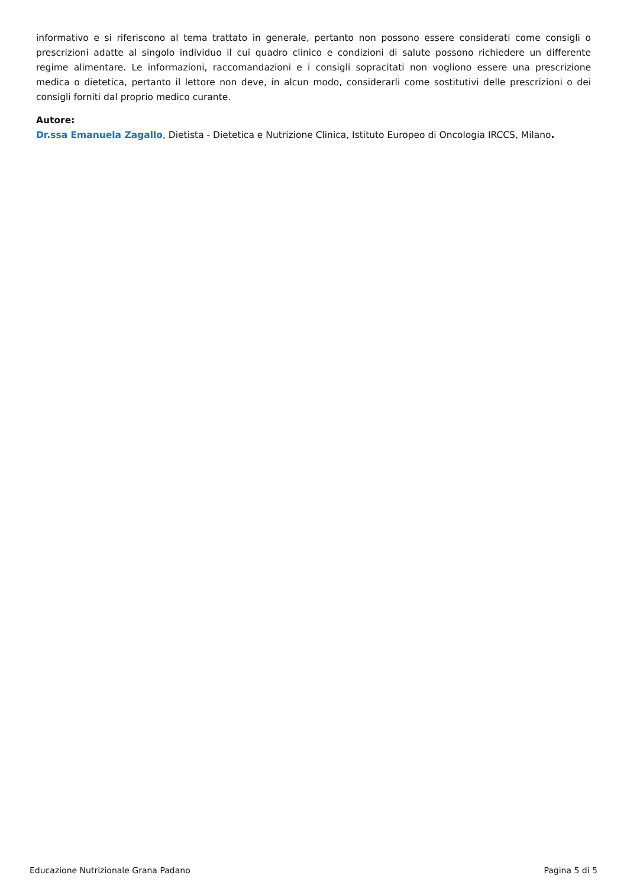informativo e si riferiscono al tema trattato in generale, pertanto non possono essere considerati come consigli o prescrizioni adatte al singolo individuo il cui quadro clinico e condizioni di salute possono richiedere un differente regime alimentare. Le informazioni, raccomandazioni e i consigli sopracitati non vogliono essere una prescrizione medica o dietetica, pertanto il lettore non deve, in alcun modo, considerarli come sostitutivi delle prescrizioni o dei consigli forniti dal proprio medico curante.
Autore:
Dr.ssa Emanuela Zagallo, Dietista - Dietetica e Nutrizione Clinica, Istituto Europeo di Oncologia IRCCS, Milano.
Educazione Nutrizionale Grana Padano Pagina 5 di 5